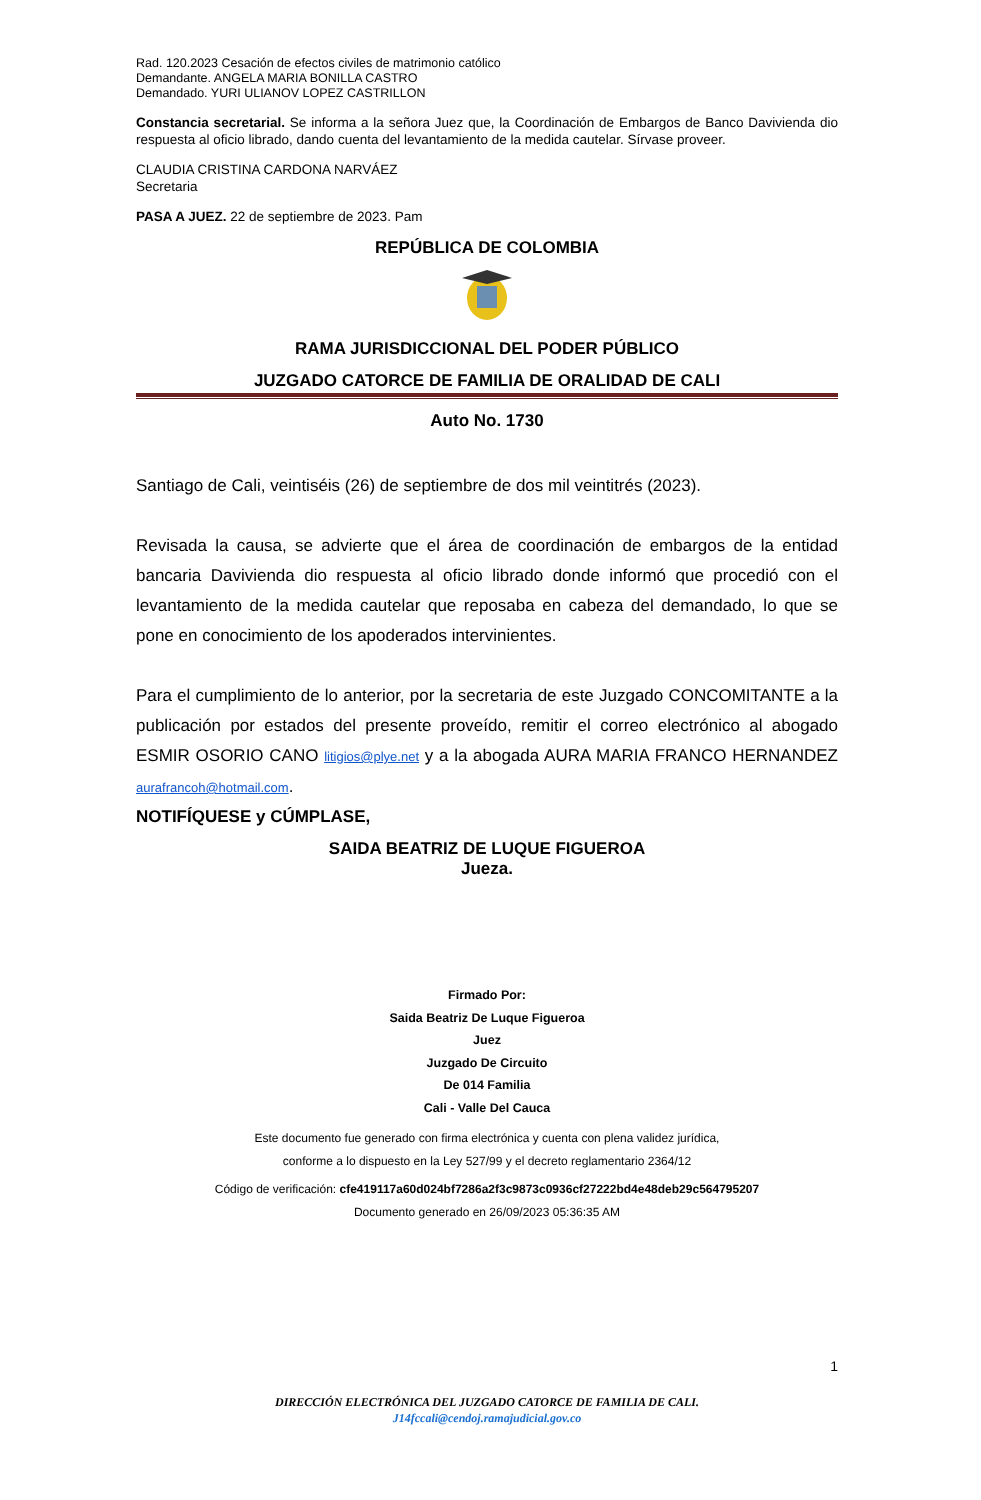Rad. 120.2023 Cesación de efectos civiles de matrimonio católico
Demandante. ANGELA MARIA BONILLA CASTRO
Demandado. YURI ULIANOV LOPEZ CASTRILLON
Constancia secretarial. Se informa a la señora Juez que, la Coordinación de Embargos de Banco Davivienda dio respuesta al oficio librado, dando cuenta del levantamiento de la medida cautelar. Sírvase proveer.
CLAUDIA CRISTINA CARDONA NARVÁEZ
Secretaria
PASA A JUEZ. 22 de septiembre de 2023. Pam
REPÚBLICA DE COLOMBIA
RAMA JURISDICCIONAL DEL PODER PÚBLICO
JUZGADO CATORCE DE FAMILIA DE ORALIDAD DE CALI
Auto No. 1730
Santiago de Cali, veintiséis (26) de septiembre de dos mil veintitrés (2023).
Revisada la causa, se advierte que el área de coordinación de embargos de la entidad bancaria Davivienda dio respuesta al oficio librado donde informó que procedió con el levantamiento de la medida cautelar que reposaba en cabeza del demandado, lo que se pone en conocimiento de los apoderados intervinientes.
Para el cumplimiento de lo anterior, por la secretaria de este Juzgado CONCOMITANTE a la publicación por estados del presente proveído, remitir el correo electrónico al abogado ESMIR OSORIO CANO litigios@plye.net y a la abogada AURA MARIA FRANCO HERNANDEZ aurafrancoh@hotmail.com.
NOTIFÍQUESE y CÚMPLASE,
SAIDA BEATRIZ DE LUQUE FIGUEROA
Jueza.
Firmado Por:
Saida Beatriz De Luque Figueroa
Juez
Juzgado De Circuito
De 014 Familia
Cali - Valle Del Cauca
Este documento fue generado con firma electrónica y cuenta con plena validez jurídica,
conforme a lo dispuesto en la Ley 527/99 y el decreto reglamentario 2364/12
Código de verificación: cfe419117a60d024bf7286a2f3c9873c0936cf27222bd4e48deb29c564795207
Documento generado en 26/09/2023 05:36:35 AM
1
DIRECCIÓN ELECTRÓNICA DEL JUZGADO CATORCE DE FAMILIA DE CALI.
J14fccali@cendoj.ramajudicial.gov.co